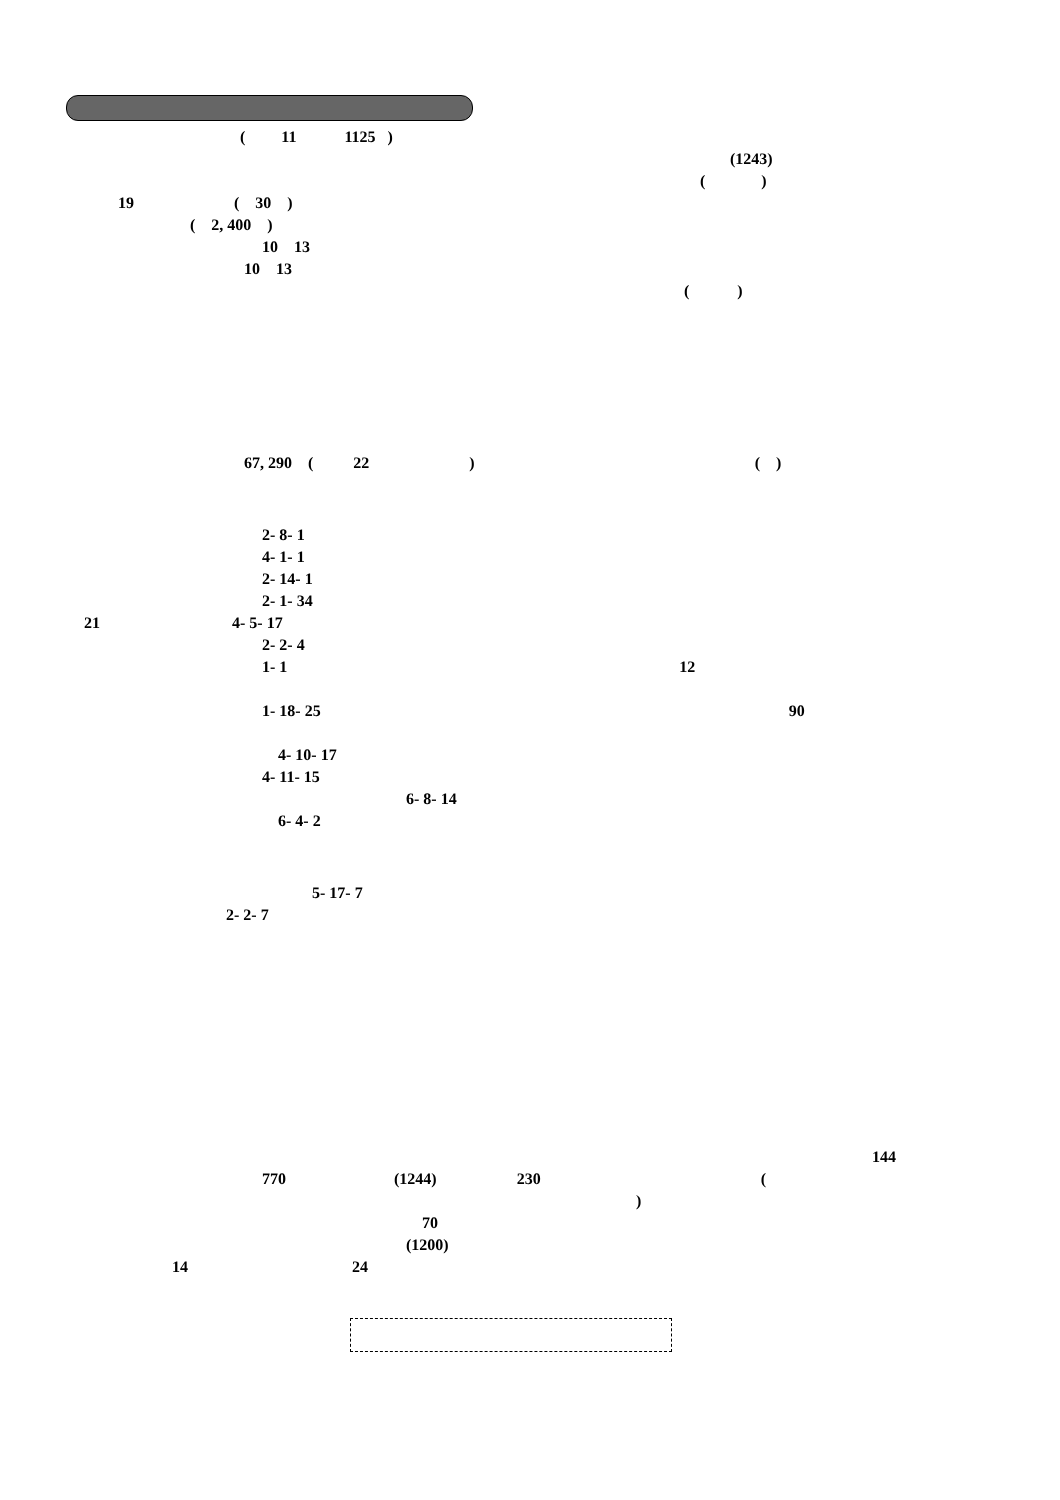( 11 1125 )
(1243)
( )
19 ( 30 )
( 2, 400 )
10 13
10 13
( )
67, 290 ( 22 ) ( )
2- 8- 1
4- 1- 1
2- 14- 1
2- 1- 34
21 4- 5- 17
2- 2- 4
1- 1 12
1- 18- 25 90
4- 10- 17
4- 11- 15
6- 8- 14
6- 4- 2
5- 17- 7
2- 2- 7
144
770 (1244) 230 (
)
70
(1200)
14 24